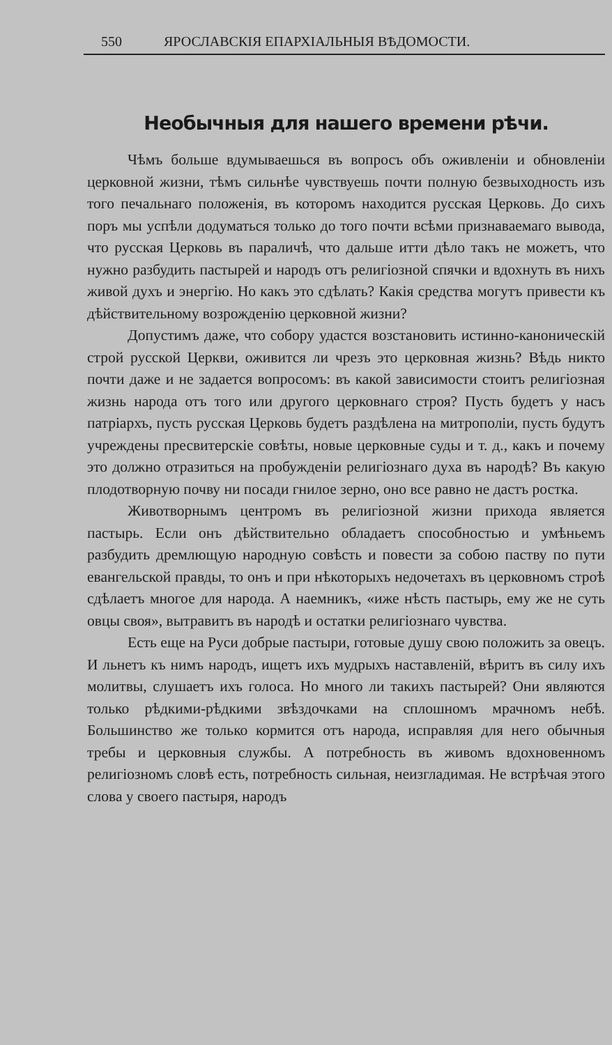550 ЯРОСЛАВСКІЯ ЕПАРХІАЛЬНЫЯ ВѢДОМОСТИ.
Необычныя для нашего времени рѣчи.
Чѣмъ больше вдумываешься въ вопросъ объ оживленіи и обновленіи церковной жизни, тѣмъ сильнѣе чувствуешь почти полную безвыходность изъ того печальнаго положенія, въ которомъ находится русская Церковь. До сихъ поръ мы успѣли додуматься только до того почти всѣми признаваемаго вывода, что русская Церковь въ параличѣ, что дальше итти дѣло такъ не можетъ, что нужно разбудить пастырей и народъ отъ религіозной спячки и вдохнуть въ нихъ живой духъ и энергію. Но какъ это сдѣлать? Какія средства могутъ привести къ дѣйствительному возрожденію церковной жизни?
Допустимъ даже, что собору удастся возстановить истинно-каноническій строй русской Церкви, оживится ли чрезъ это церковная жизнь? Вѣдь никто почти даже и не задается вопросомъ: въ какой зависимости стоитъ религіозная жизнь народа отъ того или другого церковнаго строя? Пусть будетъ у насъ патріархъ, пусть русская Церковь будетъ раздѣлена на митрополіи, пусть будутъ учреждены пресвитерскіе совѣты, новые церковные суды и т. д., какъ и почему это должно отразиться на пробужденіи религіознаго духа въ народѣ? Въ какую плодотворную почву ни посади гнилое зерно, оно все равно не дастъ ростка.
Животворнымъ центромъ въ религіозной жизни прихода является пастырь. Если онъ дѣйствительно обладаетъ способностью и умѣньемъ разбудить дремлющую народную совѣсть и повести за собою паству по пути евангельской правды, то онъ и при нѣкоторыхъ недочетахъ въ церковномъ строѣ сдѣлаетъ многое для народа. А наемникъ, «иже нѣсть пастырь, ему же не суть овцы своя», вытравитъ въ народѣ и остатки религіознаго чувства.
Есть еще на Руси добрые пастыри, готовые душу свою положить за овецъ. И льнетъ къ нимъ народъ, ищетъ ихъ мудрыхъ наставленій, вѣритъ въ силу ихъ молитвы, слушаетъ ихъ голоса. Но много ли такихъ пастырей? Они являются только рѣдкими-рѣдкими звѣздочками на сплошномъ мрачномъ небѣ. Большинство же только кормится отъ народа, исправляя для него обычныя требы и церковныя службы. А потребность въ живомъ вдохновенномъ религіозномъ словѣ есть, потребность сильная, неизгладимая. Не встрѣчая этого слова у своего пастыря, народъ